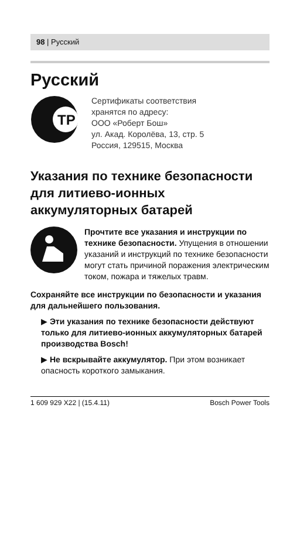98 | Русский
Русский
ТР
Сертификаты соответствия
хранятся по адресу:
ООО «Роберт Бош»
ул. Акад. Королёва, 13, стр. 5
Россия, 129515, Москва
Указания по технике безопасности для литиево-ионных аккумуляторных батарей
Прочтите все указания и инструкции по технике безопасности. Упущения в отношении указаний и инструкций по технике безопасности могут стать причиной поражения электрическим током, пожара и тяжелых травм.
Сохраняйте все инструкции по безопасности и указания для дальнейшего пользования.
▶ Эти указания по технике безопасности действуют только для литиево-ионных аккумуляторных батарей производства Bosch!
▶ Не вскрывайте аккумулятор. При этом возникает опасность короткого замыкания.
1 609 929 X22 | (15.4.11) Bosch Power Tools